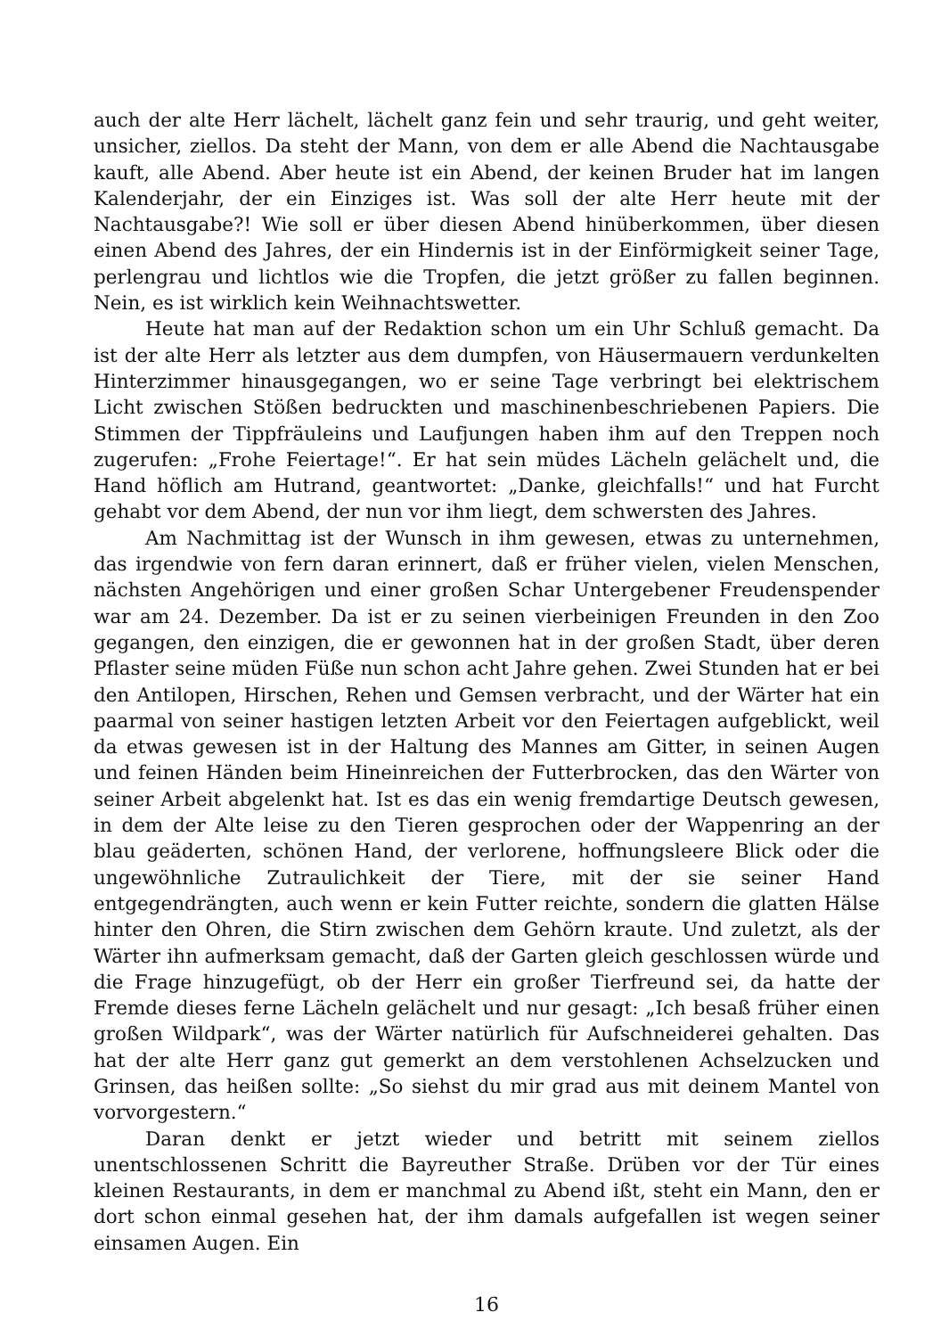auch der alte Herr lächelt, lächelt ganz fein und sehr traurig, und geht weiter, unsicher, ziellos. Da steht der Mann, von dem er alle Abend die Nachtausgabe kauft, alle Abend. Aber heute ist ein Abend, der keinen Bruder hat im langen Kalenderjahr, der ein Einziges ist. Was soll der alte Herr heute mit der Nachtausgabe?! Wie soll er über diesen Abend hinüberkommen, über diesen einen Abend des Jahres, der ein Hindernis ist in der Einförmigkeit seiner Tage, perlengrau und lichtlos wie die Tropfen, die jetzt größer zu fallen beginnen. Nein, es ist wirklich kein Weihnachtswetter.
Heute hat man auf der Redaktion schon um ein Uhr Schluß gemacht. Da ist der alte Herr als letzter aus dem dumpfen, von Häusermauern verdunkelten Hinterzimmer hinausgegangen, wo er seine Tage verbringt bei elektrischem Licht zwischen Stößen bedruckten und maschinenbeschriebenen Papiers. Die Stimmen der Tippfräuleins und Laufjungen haben ihm auf den Treppen noch zugerufen: „Frohe Feiertage!“. Er hat sein müdes Lächeln gelächelt und, die Hand höflich am Hutrand, geantwortet: „Danke, gleichfalls!“ und hat Furcht gehabt vor dem Abend, der nun vor ihm liegt, dem schwersten des Jahres.
Am Nachmittag ist der Wunsch in ihm gewesen, etwas zu unternehmen, das irgendwie von fern daran erinnert, daß er früher vielen, vielen Menschen, nächsten Angehörigen und einer großen Schar Untergebener Freudenspender war am 24. Dezember. Da ist er zu seinen vierbeinigen Freunden in den Zoo gegangen, den einzigen, die er gewonnen hat in der großen Stadt, über deren Pflaster seine müden Füße nun schon acht Jahre gehen. Zwei Stunden hat er bei den Antilopen, Hirschen, Rehen und Gemsen verbracht, und der Wärter hat ein paarmal von seiner hastigen letzten Arbeit vor den Feiertagen aufgeblickt, weil da etwas gewesen ist in der Haltung des Mannes am Gitter, in seinen Augen und feinen Händen beim Hineinreichen der Futterbrocken, das den Wärter von seiner Arbeit abgelenkt hat. Ist es das ein wenig fremdartige Deutsch gewesen, in dem der Alte leise zu den Tieren gesprochen oder der Wappenring an der blau geäderten, schönen Hand, der verlorene, hoffnungsleere Blick oder die ungewöhnliche Zutraulichkeit der Tiere, mit der sie seiner Hand entgegendrängten, auch wenn er kein Futter reichte, sondern die glatten Hälse hinter den Ohren, die Stirn zwischen dem Gehörn kraute. Und zuletzt, als der Wärter ihn aufmerksam gemacht, daß der Garten gleich geschlossen würde und die Frage hinzugefügt, ob der Herr ein großer Tierfreund sei, da hatte der Fremde dieses ferne Lächeln gelächelt und nur gesagt: „Ich besaß früher einen großen Wildpark“, was der Wärter natürlich für Aufschneiderei gehalten. Das hat der alte Herr ganz gut gemerkt an dem verstohlenen Achselzucken und Grinsen, das heißen sollte: „So siehst du mir grad aus mit deinem Mantel von vorvorgestern.“
Daran denkt er jetzt wieder und betritt mit seinem ziellos unentschlossenen Schritt die Bayreuther Straße. Drüben vor der Tür eines kleinen Restaurants, in dem er manchmal zu Abend ißt, steht ein Mann, den er dort schon einmal gesehen hat, der ihm damals aufgefallen ist wegen seiner einsamen Augen. Ein
16